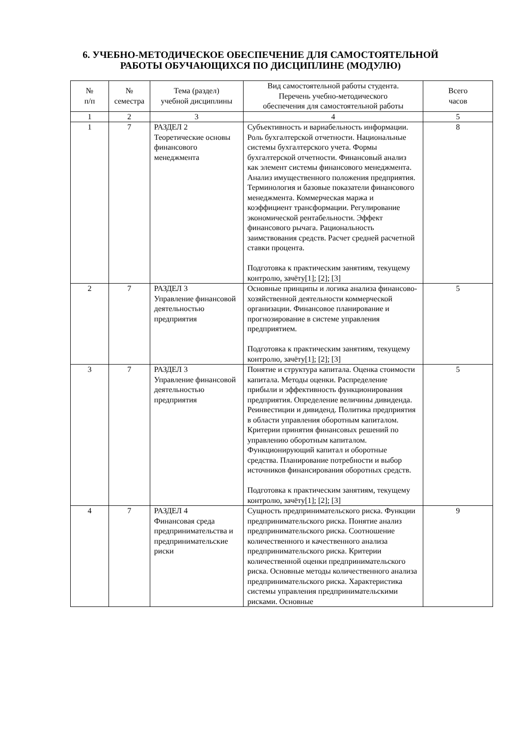6. УЧЕБНО-МЕТОДИЧЕСКОЕ ОБЕСПЕЧЕНИЕ ДЛЯ САМОСТОЯТЕЛЬНОЙ
РАБОТЫ ОБУЧАЮЩИХСЯ ПО ДИСЦИПЛИНЕ (МОДУЛЮ)
| № п/п | № семестра | Тема (раздел) учебной дисциплины | Вид самостоятельной работы студента. Перечень учебно-методического обеспечения для самостоятельной работы | Всего часов |
| --- | --- | --- | --- | --- |
| 1 | 2 | 3 | 4 | 5 |
| 1 | 7 | РАЗДЕЛ 2 Теоретические основы финансового менеджмента | Субъективность и вариабельность информации. Роль бухгалтерской отчетности. Национальные системы бухгалтерского учета. Формы бухгалтерской отчетности. Финансовый анализ как элемент системы финансового менеджмента. Анализ имущественного положения предприятия. Терминология и базовые показатели финансового менеджмента. Коммерческая маржа и коэффициент трансформации. Регулирование экономической рентабельности. Эффект финансового рычага. Рациональность заимствования средств. Расчет средней расчетной ставки процента. Подготовка к практическим занятиям, текущему контролю, зачёту[1]; [2]; [3] | 8 |
| 2 | 7 | РАЗДЕЛ 3 Управление финансовой деятельностью предприятия | Основные принципы и логика анализа финансово-хозяйственной деятельности коммерческой организации. Финансовое планирование и прогнозирование в системе управления предприятием. Подготовка к практическим занятиям, текущему контролю, зачёту[1]; [2]; [3] | 5 |
| 3 | 7 | РАЗДЕЛ 3 Управление финансовой деятельностью предприятия | Понятие и структура капитала. Оценка стоимости капитала. Методы оценки. Распределение прибыли и эффективность функционирования предприятия. Определение величины дивиденда. Реинвестиции и дивиденд. Политика предприятия в области управления оборотным капиталом. Критерии принятия финансовых решений по управлению оборотным капиталом. Функционирующий капитал и оборотные средства. Планирование потребности и выбор источников финансирования оборотных средств. Подготовка к практическим занятиям, текущему контролю, зачёту[1]; [2]; [3] | 5 |
| 4 | 7 | РАЗДЕЛ 4 Финансовая среда предпринимательства и предпринимательские риски | Сущность предпринимательского риска. Функции предпринимательского риска. Понятие анализ предпринимательского риска. Соотношение количественного и качественного анализа предпринимательского риска. Критерии количественной оценки предпринимательского риска. Основные методы количественного анализа предпринимательского риска. Характеристика системы управления предпринимательскими рисками. Основные | 9 |